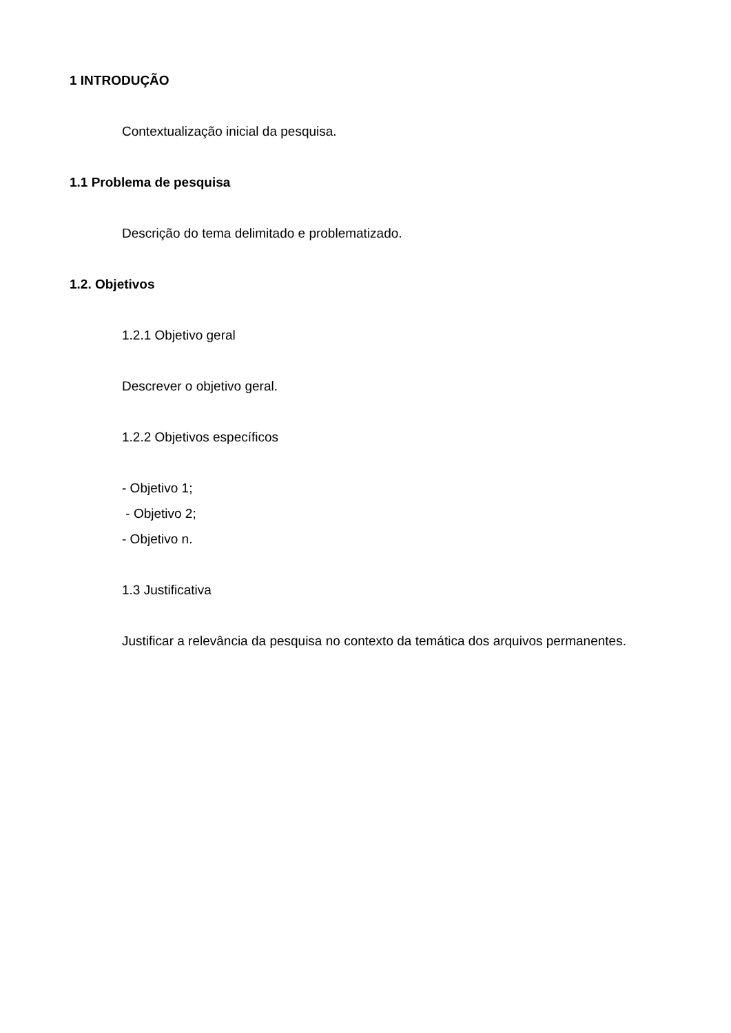1 INTRODUÇÃO
Contextualização inicial da pesquisa.
1.1 Problema de pesquisa
Descrição do tema delimitado e problematizado.
1.2. Objetivos
1.2.1 Objetivo geral
Descrever o objetivo geral.
1.2.2 Objetivos específicos
- Objetivo 1;
- Objetivo 2;
- Objetivo n.
1.3 Justificativa
Justificar a relevância da pesquisa no contexto da temática dos arquivos permanentes.